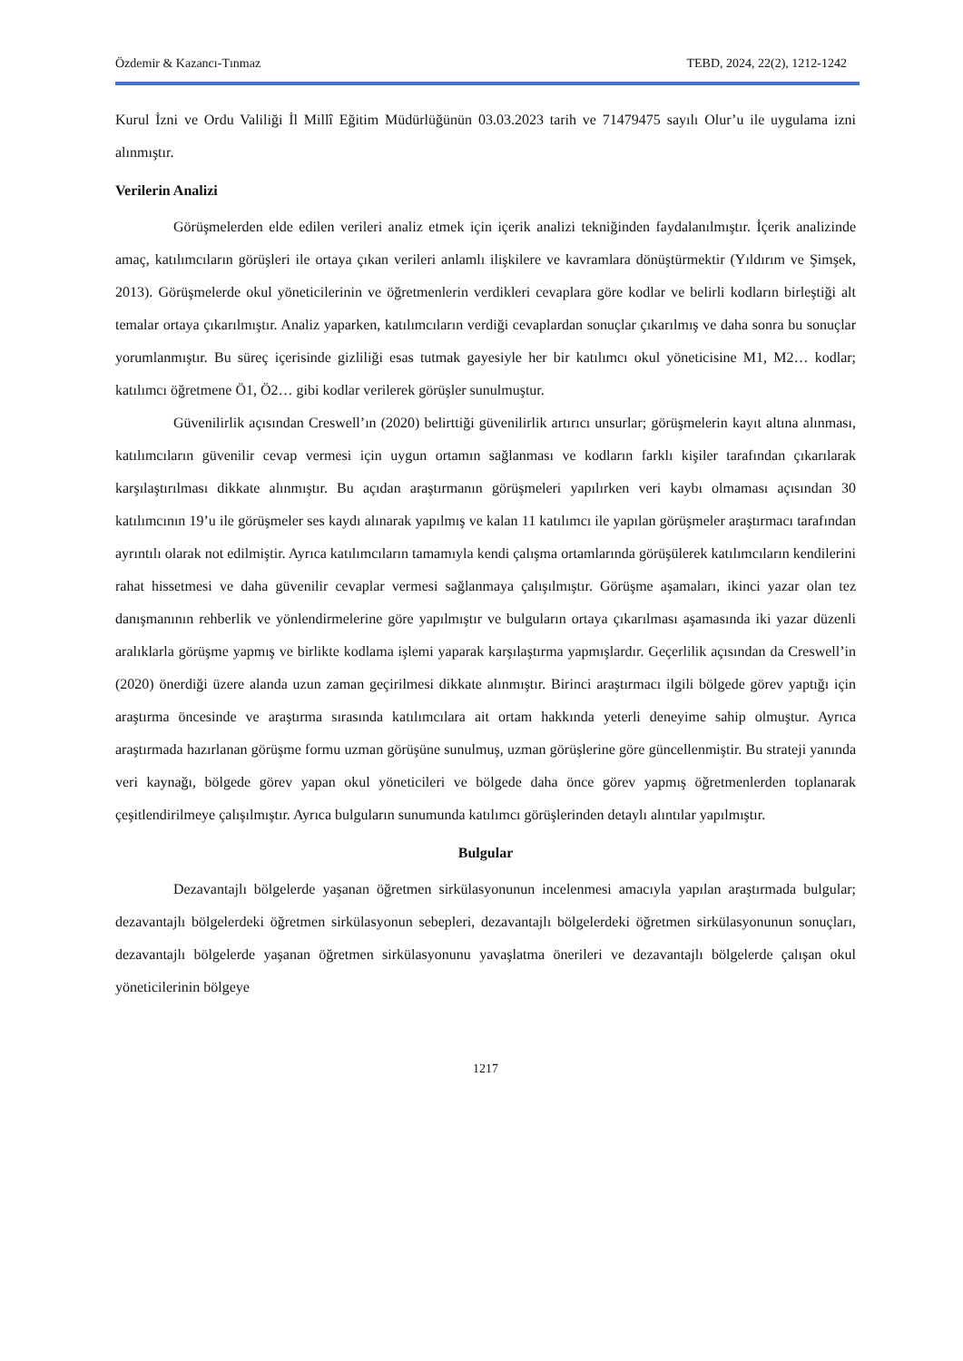Özdemir & Kazancı-Tınmaz TEBD, 2024, 22(2), 1212-1242
Kurul İzni ve Ordu Valiliği İl Millî Eğitim Müdürlüğünün 03.03.2023 tarih ve 71479475 sayılı Olur’u ile uygulama izni alınmıştır.
Verilerin Analizi
Görüşmelerden elde edilen verileri analiz etmek için içerik analizi tekniğinden faydalanılmıştır. İçerik analizinde amaç, katılımcıların görüşleri ile ortaya çıkan verileri anlamlı ilişkilere ve kavramlara dönüştürmektir (Yıldırım ve Şimşek, 2013). Görüşmelerde okul yöneticilerinin ve öğretmenlerin verdikleri cevaplara göre kodlar ve belirli kodların birleştiği alt temalar ortaya çıkarılmıştır. Analiz yaparken, katılımcıların verdiği cevaplardan sonuçlar çıkarılmış ve daha sonra bu sonuçlar yorumlanmıştır. Bu süreç içerisinde gizliliği esas tutmak gayesiyle her bir katılımcı okul yöneticisine M1, M2… kodlar; katılımcı öğretmene Ö1, Ö2… gibi kodlar verilerek görüşler sunulmuştur.
Güvenilirlik açısından Creswell’ın (2020) belirttiği güvenilirlik artırıcı unsurlar; görüşmelerin kayıt altına alınması, katılımcıların güvenilir cevap vermesi için uygun ortamın sağlanması ve kodların farklı kişiler tarafından çıkarılarak karşılaştırılması dikkate alınmıştır. Bu açıdan araştırmanın görüşmeleri yapılırken veri kaybı olmaması açısından 30 katılımcının 19’u ile görüşmeler ses kaydı alınarak yapılmış ve kalan 11 katılımcı ile yapılan görüşmeler araştırmacı tarafından ayrıntılı olarak not edilmiştir. Ayrıca katılımcıların tamamıyla kendi çalışma ortamlarında görüşülerek katılımcıların kendilerini rahat hissetmesi ve daha güvenilir cevaplar vermesi sağlanmaya çalışılmıştır. Görüşme aşamaları, ikinci yazar olan tez danışmanının rehberlik ve yönlendirmelerine göre yapılmıştır ve bulguların ortaya çıkarılması aşamasında iki yazar düzenli aralıklarla görüşme yapmış ve birlikte kodlama işlemi yaparak karşılaştırma yapmışlardır. Geçerlilik açısından da Creswell’in (2020) önerdiği üzere alanda uzun zaman geçirilmesi dikkate alınmıştır. Birinci araştırmacı ilgili bölgede görev yaptığı için araştırma öncesinde ve araştırma sırasında katılımcılara ait ortam hakkında yeterli deneyime sahip olmuştur. Ayrıca araştırmada hazırlanan görüşme formu uzman görüşüne sunulmuş, uzman görüşlerine göre güncellenmiştir. Bu strateji yanında veri kaynağı, bölgede görev yapan okul yöneticileri ve bölgede daha önce görev yapmış öğretmenlerden toplanarak çeşitlendirilmeye çalışılmıştır. Ayrıca bulguların sunumunda katılımcı görüşlerinden detaylı alıntılar yapılmıştır.
Bulgular
Dezavantajlı bölgelerde yaşanan öğretmen sirkülasyonunun incelenmesi amacıyla yapılan araştırmada bulgular; dezavantajlı bölgelerdeki öğretmen sirkülasyonun sebepleri, dezavantajlı bölgelerdeki öğretmen sirkülasyonunun sonuçları, dezavantajlı bölgelerde yaşanan öğretmen sirkülasyonunu yavaşlatma önerileri ve dezavantajlı bölgelerde çalışan okul yöneticilerinin bölgeye
1217